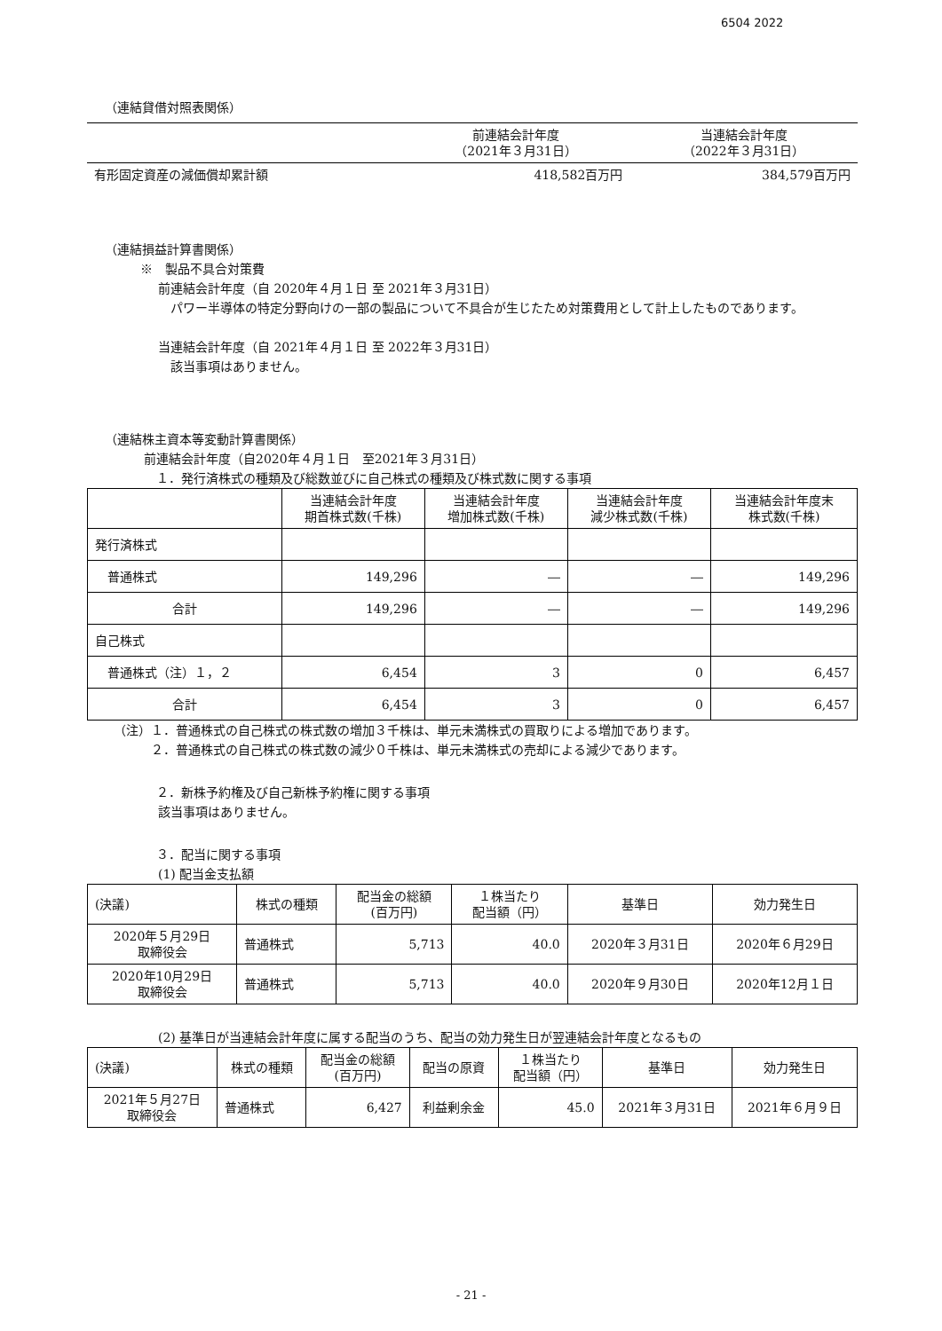6504 2022
（連結貸借対照表関係）
| | 前連結会計年度 （2021年３月31日） | 当連結会計年度 （2022年３月31日） |
| --- | --- | --- |
| 有形固定資産の減価償却累計額 | 418,582百万円 | 384,579百万円 |
（連結損益計算書関係）
※　製品不具合対策費
前連結会計年度（自 2020年４月１日 至 2021年３月31日）
　パワー半導体の特定分野向けの一部の製品について不具合が生じたため対策費用として計上したものであります。
当連結会計年度（自 2021年４月１日 至 2022年３月31日）
　該当事項はありません。
（連結株主資本等変動計算書関係）
前連結会計年度（自2020年４月１日　至2021年３月31日）
　１．発行済株式の種類及び総数並びに自己株式の種類及び株式数に関する事項
| | 当連結会計年度 期首株式数(千株) | 当連結会計年度 増加株式数(千株) | 当連結会計年度 減少株式数(千株) | 当連結会計年度末 株式数(千株) |
| --- | --- | --- | --- | --- |
| 発行済株式 | | | | |
| 普通株式 | 149,296 | ― | ― | 149,296 |
| 合計 | 149,296 | ― | ― | 149,296 |
| 自己株式 | | | | |
| 普通株式（注）１，２ | 6,454 | 3 | 0 | 6,457 |
| 合計 | 6,454 | 3 | 0 | 6,457 |
（注）１．普通株式の自己株式の株式数の増加３千株は、単元未満株式の買取りによる増加であります。
２．普通株式の自己株式の株式数の減少０千株は、単元未満株式の売却による減少であります。
　２．新株予約権及び自己新株予約権に関する事項
該当事項はありません。
　３．配当に関する事項
(1) 配当金支払額
| (決議) | 株式の種類 | 配当金の総額 (百万円) | １株当たり 配当額（円） | 基準日 | 効力発生日 |
| --- | --- | --- | --- | --- | --- |
| 2020年５月29日 取締役会 | 普通株式 | 5,713 | 40.0 | 2020年３月31日 | 2020年６月29日 |
| 2020年10月29日 取締役会 | 普通株式 | 5,713 | 40.0 | 2020年９月30日 | 2020年12月１日 |
(2) 基準日が当連結会計年度に属する配当のうち、配当の効力発生日が翌連結会計年度となるもの
| (決議) | 株式の種類 | 配当金の総額 (百万円) | 配当の原資 | １株当たり 配当額（円） | 基準日 | 効力発生日 |
| --- | --- | --- | --- | --- | --- | --- |
| 2021年５月27日 取締役会 | 普通株式 | 6,427 | 利益剰余金 | 45.0 | 2021年３月31日 | 2021年６月９日 |
- 21 -